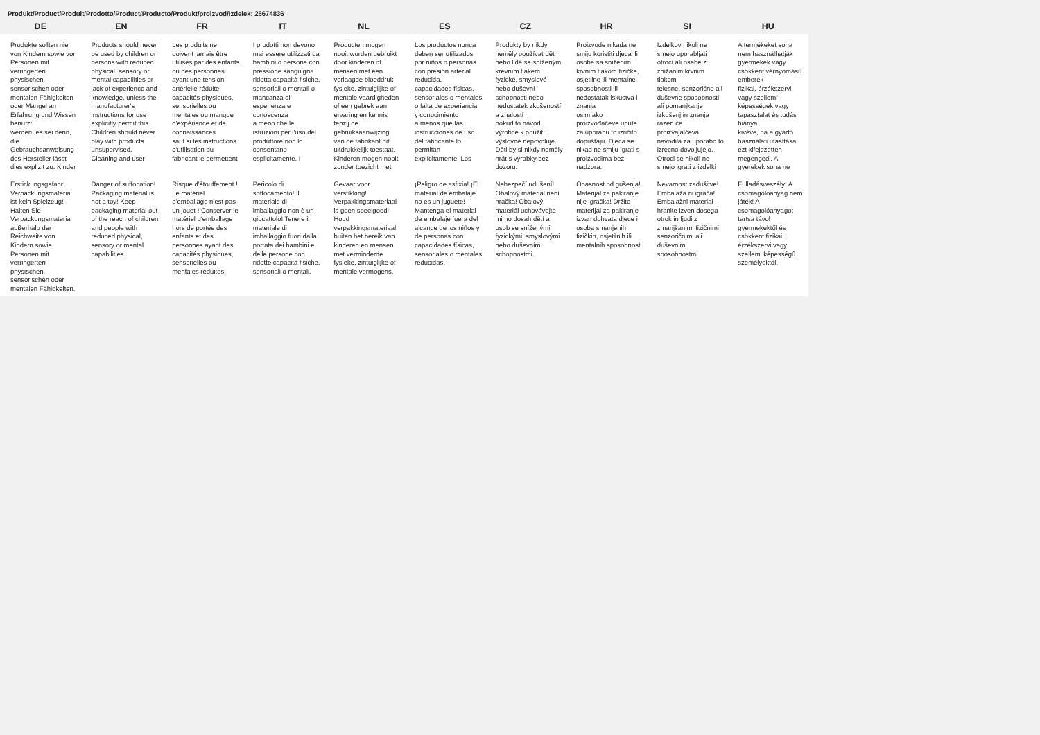Produkt/Product/Produit/Prodotto/Product/Producto/Produkt/proizvod/Izdelek: 26674836
| DE | EN | FR | IT | NL | ES | CZ | HR | SI | HU |
| --- | --- | --- | --- | --- | --- | --- | --- | --- | --- |
| Produkte sollten nie von Kindern sowie von Personen mit verringerten physischen, sensorischen oder mentalen Fähigkeiten oder Mangel an Erfahrung und Wissen benutzt werden, es sei denn, die Gebrauchsanweisung des Hersteller lässt dies explizit zu. Kinder | Products should never be used by children or persons with reduced physical, sensory or mental capabilities or lack of experience and knowledge, unless the manufacturer's instructions for use explicitly permit this. Children should never play with products unsupervised. Cleaning and user | Les produits ne doivent jamais être utilisés par des enfants ou des personnes ayant une tension artérielle réduite. capacités physiques, sensorielles ou mentales ou manque d’expérience et de connaissances sauf si les instructions d'utilisation du fabricant le permettent | I prodotti non devono mai essere utilizzati da bambini o persone con pressione sanguigna ridotta capacità fisiche, sensoriali o mentali o mancanza di esperienza e conoscenza a meno che le istruzioni per l'uso del produttore non lo consentano esplicitamente. I | Producten mogen nooit worden gebruikt door kinderen of mensen met een verlaagde bloeddruk fysieke, zintuiglijke of mentale vaardigheden of een gebrek aan ervaring en kennis tenzij de gebruiksaanwijzing van de fabrikant dit uitdrukkelijk toestaat. Kinderen mogen nooit zonder toezicht met | Los productos nunca deben ser utilizados por niños o personas con presión arterial reducida. capacidades físicas, sensoriales o mentales o falta de experiencia y conocimiento a menos que las instrucciones de uso del fabricante lo permitan explícitamente. Los | Produkty by nikdy neměly používat děti nebo lidé se sníženým krevním tlakem fyzické, smyslové nebo duševní schopnosti nebo nedostatek zkušeností a znalostí pokud to návod výrobce k použití výslovně nepovoluje. Děti by si nikdy neměly hrát s výrobky bez dozoru. | Proizvode nikada ne smiju koristiti djeca ili osobe sa sniženim krvnim tlakom fizičke, osjetilne ili mentalne sposobnosti ili nedostatak iskustva i znanja osim ako proizvođačeve upute za uporabu to izričito dopuštaju. Djeca se nikad ne smiju igrati s proizvodima bez nadzora. | Izdelkov nikoli ne smejo uporabljati otroci ali osebe z znižanim krvnim tlakom telesne, senzorične ali duševne sposobnosti ali pomanjkanje izkušenj in znanja razen če proizvajalčeva navodila za uporabo to izrecno dovoljujejo. Otroci se nikoli ne smejo igrati z izdelki | A termékeket soha nem használhatják gyermekek vagy csökkent vérnyomású emberek fizikai, érzékszervi vagy szellemi képességek vagy tapasztalat és tudás hiánya kivéve, ha a gyártó használati utasítása ezt kifejezetten megengedi. A gyerekek soha ne |
| Erstickungsgefahr! Verpackungsmaterial ist kein Spielzeug! Halten Sie Verpackungsmaterial außerhalb der Reichweite von Kindern sowie Personen mit verringerten physischen, sensorischen oder mentalen Fähigkeiten. | Danger of suffocation! Packaging material is not a toy! Keep packaging material out of the reach of children and people with reduced physical, sensory or mental capabilities. | Risque d'étouffement ! Le matériel d’emballage n’est pas un jouet ! Conserver le matériel d'emballage hors de portée des enfants et des personnes ayant des capacités physiques, sensorielles ou mentales réduites. | Pericolo di soffocamento! Il materiale di imballaggio non è un giocattolo! Tenere il materiale di imballaggio fuori dalla portata dei bambini e delle persone con ridotte capacità fisiche, sensoriali o mentali. | Gevaar voor verstikking! Verpakkingsmateriaal is geen speelgoed! Houd verpakkingsmateriaal buiten het bereik van kinderen en mensen met verminderde fysieke, zintuiglijke of mentale vermogens. | ¡Peligro de asfixia! ¡El material de embalaje no es un juguete! Mantenga el material de embalaje fuera del alcance de los niños y de personas con capacidades físicas, sensoriales o mentales reducidas. | Nebezpečí udušení! Obalový materiál není hračka! Obalový materiál uchovávejte mimo dosah dětí a osob se sníženými fyzickými, smyslovými nebo duševními schopnostmi. | Opasnost od gušenja! Materijal za pakiranje nije igračka! Držite materijal za pakiranje izvan dohvata djece i osoba smanjenih fizičkih, osjetilnih ili mentalnih sposobnosti. | Nevarnost zadušitve! Embalaža ni igrača! Embalažni material hranite izven dosega otrok in ljudi z zmanjšanimi fizičnimi, senzoričnimi ali duševnimi sposobnostmi. | Fulladásveszély! A csomagolóanyag nem játék! A csomagolóanyagot tartsa távol gyermekektől és csökkent fizikai, érzékszervi vagy szellemi képességű személyektől. |